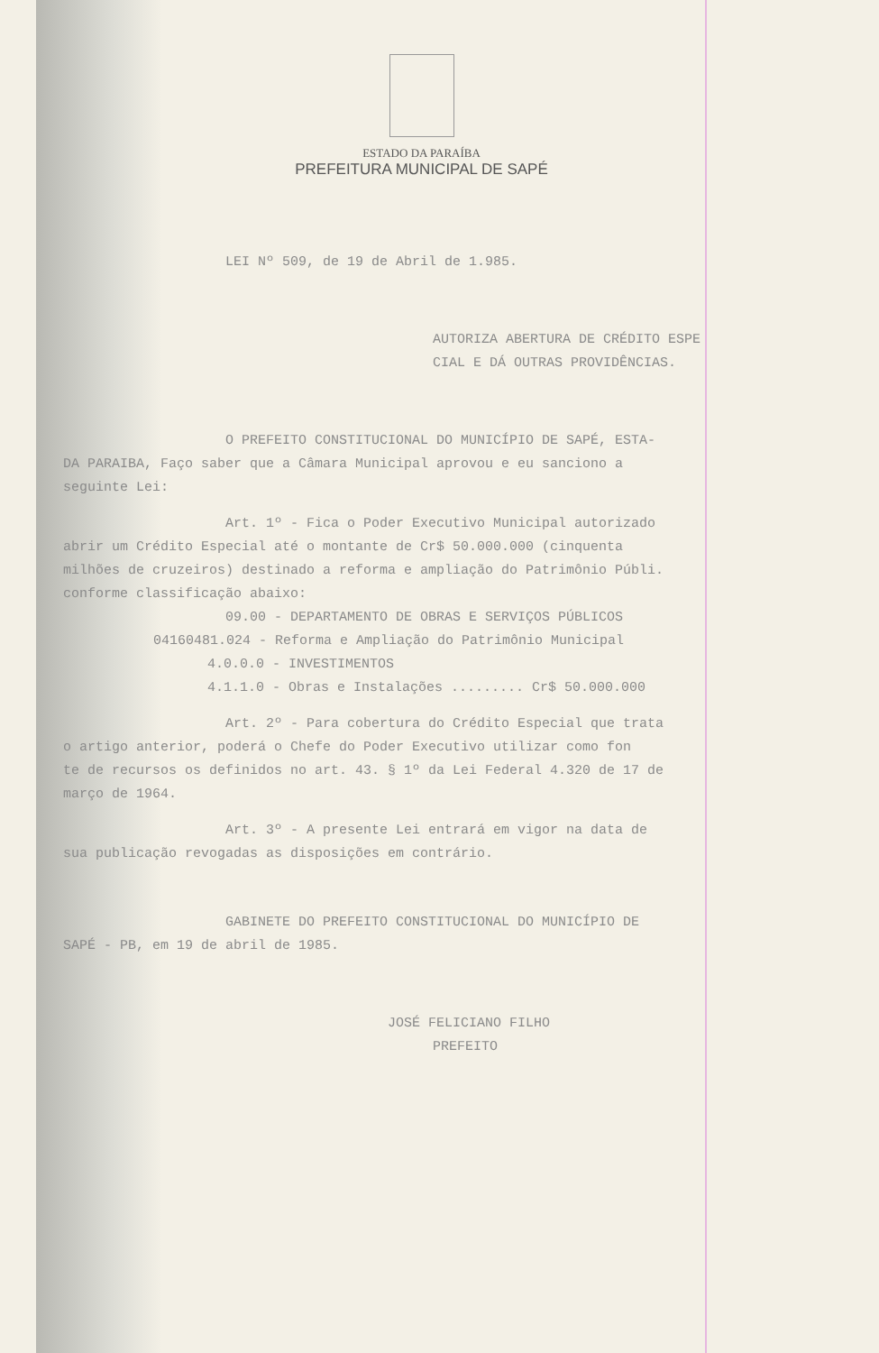ESTADO DA PARAÍBA
PREFEITURA MUNICIPAL DE SAPÉ
LEI Nº 509, de 19 de Abril de 1.985.
AUTORIZA ABERTURA DE CRÉDITO ESPE
CIAL E DÁ OUTRAS PROVIDÊNCIAS.
O PREFEITO CONSTITUCIONAL DO MUNICÍPIO DE SAPÉ, ESTA-
DA PARAIBA, Faço saber que a Câmara Municipal aprovou e eu sanciono a
seguinte Lei:
Art. 1º - Fica o Poder Executivo Municipal autorizado
abrir um Crédito Especial até o montante de Cr$ 50.000.000 (cinquenta
milhões de cruzeiros) destinado a reforma e ampliação do Patrimônio Públi.
conforme classificação abaixo:
09.00 - DEPARTAMENTO DE OBRAS E SERVIÇOS PÚBLICOS
04160481.024 - Reforma e Ampliação do Patrimônio Municipal
4.0.0.0 - INVESTIMENTOS
4.1.1.0 - Obras e Instalações ......... Cr$ 50.000.000
Art. 2º - Para cobertura do Crédito Especial que trata
o artigo anterior, poderá o Chefe do Poder Executivo utilizar como fon
te de recursos os definidos no art. 43. § 1º da Lei Federal 4.320 de 17 de
março de 1964.
Art. 3º - A presente Lei entrará em vigor na data de
sua publicação revogadas as disposições em contrário.
GABINETE DO PREFEITO CONSTITUCIONAL DO MUNICÍPIO DE
SAPÉ - PB, em 19 de abril de 1985.
JOSÉ FELICIANO FILHO
PREFEITO